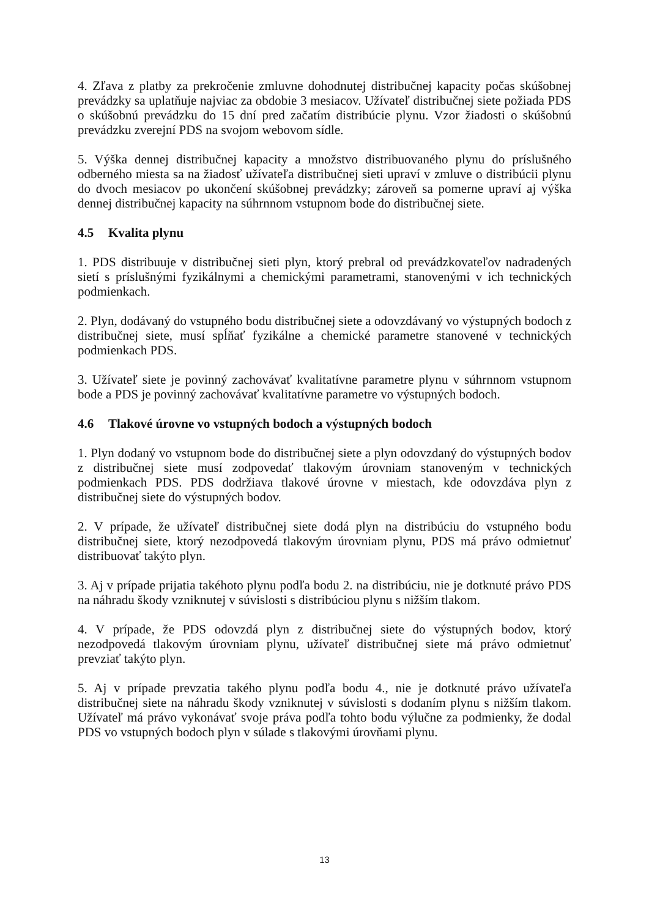4. Zľava z platby za prekročenie zmluvne dohodnutej distribučnej kapacity počas skúšobnej prevádzky sa uplatňuje najviac za obdobie 3 mesiacov. Užívateľ distribučnej siete požiada PDS o skúšobnú prevádzku do 15 dní pred začatím distribúcie plynu. Vzor žiadosti o skúšobnú prevádzku zverejní PDS na svojom webovom sídle.
5. Výška dennej distribučnej kapacity a množstvo distribuovaného plynu do príslušného odberného miesta sa na žiadosť užívateľa distribučnej sieti upraví v zmluve o distribúcii plynu do dvoch mesiacov po ukončení skúšobnej prevádzky; zároveň sa pomerne upraví aj výška dennej distribučnej kapacity na súhrnnom vstupnom bode do distribučnej siete.
4.5 Kvalita plynu
1. PDS distribuuje v distribučnej sieti plyn, ktorý prebral od prevádzkovateľov nadradených sietí s príslušnými fyzikálnymi a chemickými parametrami, stanovenými v ich technických podmienkach.
2. Plyn, dodávaný do vstupného bodu distribučnej siete a odovzdávaný vo výstupných bodoch z distribučnej siete, musí spĺňať fyzikálne a chemické parametre stanovené v technických podmienkach PDS.
3. Užívateľ siete je povinný zachovávať kvalitatívne parametre plynu v súhrnnom vstupnom bode a PDS je povinný zachovávať kvalitatívne parametre vo výstupných bodoch.
4.6 Tlakové úrovne vo vstupných bodoch a výstupných bodoch
1. Plyn dodaný vo vstupnom bode do distribučnej siete a plyn odovzdaný do výstupných bodov z distribučnej siete musí zodpovedať tlakovým úrovniam stanoveným v technických podmienkach PDS. PDS dodržiava tlakové úrovne v miestach, kde odovzdáva plyn z distribučnej siete do výstupných bodov.
2. V prípade, že užívateľ distribučnej siete dodá plyn na distribúciu do vstupného bodu distribučnej siete, ktorý nezodpovedá tlakovým úrovniam plynu, PDS má právo odmietnuť distribuovať takýto plyn.
3. Aj v prípade prijatia takéhoto plynu podľa bodu 2. na distribúciu, nie je dotknuté právo PDS na náhradu škody vzniknutej v súvislosti s distribúciou plynu s nižším tlakom.
4. V prípade, že PDS odovzdá plyn z distribučnej siete do výstupných bodov, ktorý nezodpovedá tlakovým úrovniam plynu, užívateľ distribučnej siete má právo odmietnuť prevziať takýto plyn.
5. Aj v prípade prevzatia takého plynu podľa bodu 4., nie je dotknuté právo užívateľa distribučnej siete na náhradu škody vzniknutej v súvislosti s dodaním plynu s nižším tlakom. Užívateľ má právo vykonávať svoje práva podľa tohto bodu výlučne za podmienky, že dodal PDS vo vstupných bodoch plyn v súlade s tlakovými úrovňami plynu.
13